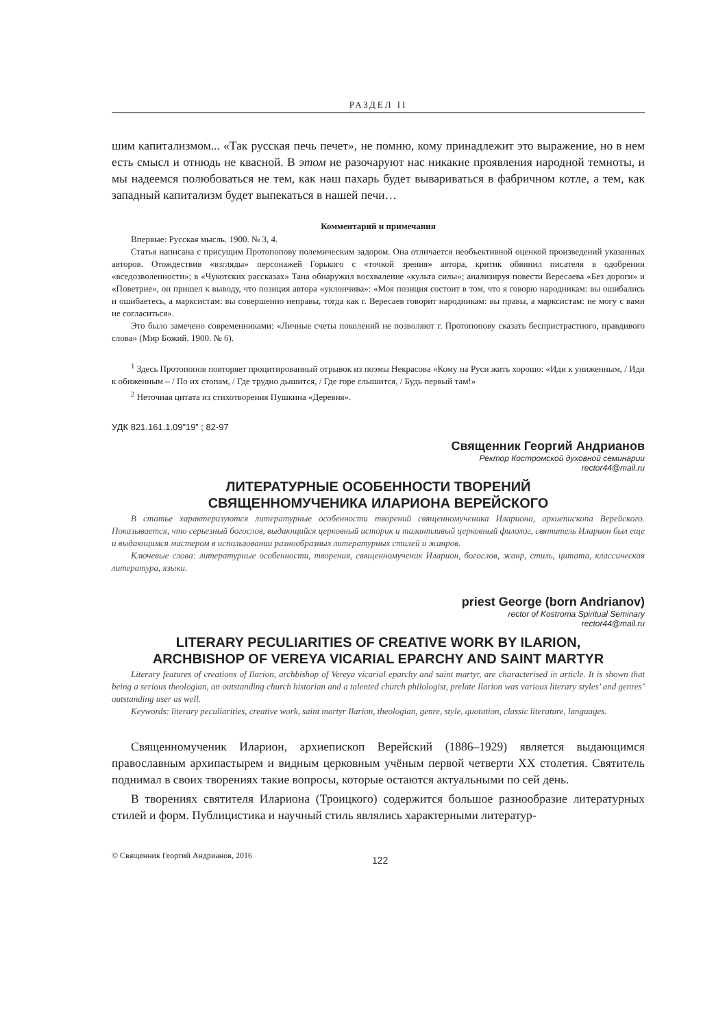РАЗДЕЛ II
шим капитализмом... «Так русская печь печет», не помню, кому принадлежит это выражение, но в нем есть смысл и отнюдь не квасной. В этом не разочаруют нас никакие проявления народной темноты, и мы надеемся полюбоваться не тем, как наш пахарь будет вывариваться в фабричном котле, а тем, как западный капитализм будет выпекаться в нашей печи…
Комментарий и примечания
Впервые: Русская мысль. 1900. № 3, 4.
Статья написана с присущим Протопопову полемическим задором. Она отличается необъективной оценкой произведений указанных авторов. Отождествив «взгляды» персонажей Горького с «точкой зрения» автора, критик обвинил писателя в одобрении «вседозволенности»; в «Чукотских рассказах» Тана обнаружил восхваление «культа силы»; анализируя повести Вересаева «Без дороги» и «Поветрие», он пришел к выводу, что позиция автора «уклончива»: «Моя позиция состоит в том, что я говорю народникам: вы ошибались и ошибаетесь, а марксистам: вы совершенно неправы, тогда как г. Вересаев говорит народникам: вы правы, а марксистам: не могу с вами не согласиться».
Это было замечено современниками: «Личные счеты поколений не позволяют г. Протопопову сказать беспристрастного, правдивого слова» (Мир Божий. 1900. № 6).
<sup>1</sup> Здесь Протопопов повторяет процитированный отрывок из поэмы Некрасова «Кому на Руси жить хорошо: «Иди к униженным, / Иди к обиженным – / По их стопам, / Где трудно дышится, / Где горе слышится, / Будь первый там!»
<sup>2</sup> Неточная цитата из стихотворения Пушкина «Деревня».
УДК 821.161.1.09”19” ; 82-97
Священник Георгий Андрианов
Ректор Костромской духовной семинарии
rector44@mail.ru
ЛИТЕРАТУРНЫЕ ОСОБЕННОСТИ ТВОРЕНИЙ
СВЯЩЕННОМУЧЕНИКА ИЛАРИОНА ВЕРЕЙСКОГО
В статье характеризуются литературные особенности творений священномученика Илариона, архиепископа Верейского. Показывается, что серьезный богослов, выдающийся церковный историк и талантливый церковный филолог, святитель Иларион был еще и выдающимся мастером в использовании разнообразных литературных стилей и жанров.
Ключевые слова: литературные особенности, творения, священномученик Иларион, богослов, жанр, стиль, цитата, классическая литература, языки.
priest George (born Andrianov)
rector of Kostroma Spiritual Seminary
rector44@mail.ru
LITERARY PECULIARITIES OF CREATIVE WORK BY ILARION,
ARCHBISHOP OF VEREYA VICARIAL EPARCHY AND SAINT MARTYR
Literary features of creations of Ilarion, archbishop of Vereya vicarial eparchy and saint martyr, are characterised in article. It is shown that being a serious theologian, an outstanding church historian and a talented church philologist, prelate Ilarion was various literary styles’ and genres’ outstanding user as well.
Keywords: literary peculiarities, creative work, saint martyr Ilarion, theologian, genre, style, quotation, classic literature, languages.
Священномученик Иларион, архиепископ Верейский (1886–1929) является выдающимся православным архипастырем и видным церковным учёным первой четверти XX столетия. Святитель поднимал в своих творениях такие вопросы, которые остаются актуальными по сей день.
В творениях святителя Илариона (Троицкого) содержится большое разнообразие литературных стилей и форм. Публицистика и научный стиль являлись характерными литератур-
© Священник Георгий Андрианов, 2016 122